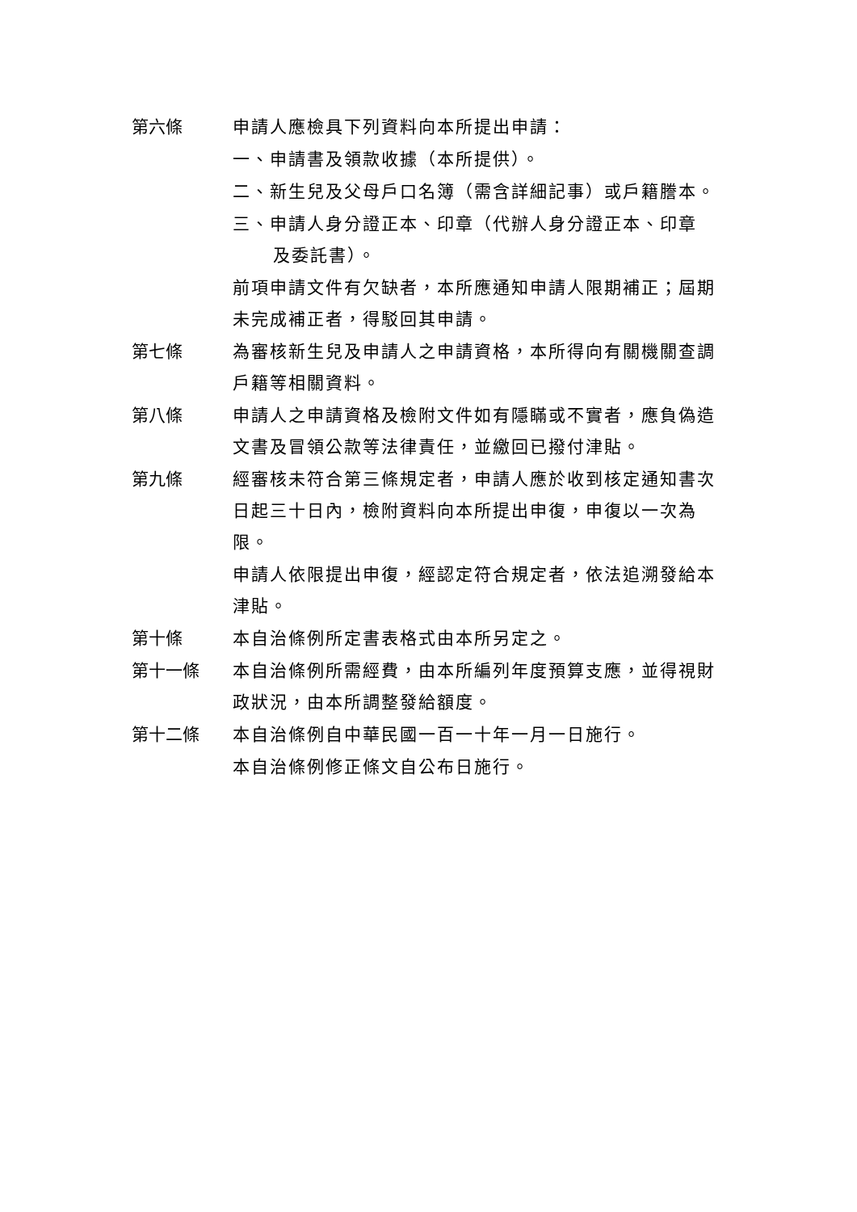第六條 申請人應檢具下列資料向本所提出申請：
一、申請書及領款收據（本所提供）。
二、新生兒及父母戶口名簿（需含詳細記事）或戶籍謄本。
三、申請人身分證正本、印章（代辦人身分證正本、印章
及委託書）。
前項申請文件有欠缺者，本所應通知申請人限期補正；屆期未完成補正者，得駁回其申請。
第七條 為審核新生兒及申請人之申請資格，本所得向有關機關查調戶籍等相關資料。
第八條 申請人之申請資格及檢附文件如有隱瞞或不實者，應負偽造文書及冒領公款等法律責任，並繳回已撥付津貼。
第九條 經審核未符合第三條規定者，申請人應於收到核定通知書次日起三十日內，檢附資料向本所提出申復，申復以一次為限。
申請人依限提出申復，經認定符合規定者，依法追溯發給本津貼。
第十條 本自治條例所定書表格式由本所另定之。
第十一條 本自治條例所需經費，由本所編列年度預算支應，並得視財政狀況，由本所調整發給額度。
第十二條 本自治條例自中華民國一百一十年一月一日施行。
本自治條例修正條文自公布日施行。